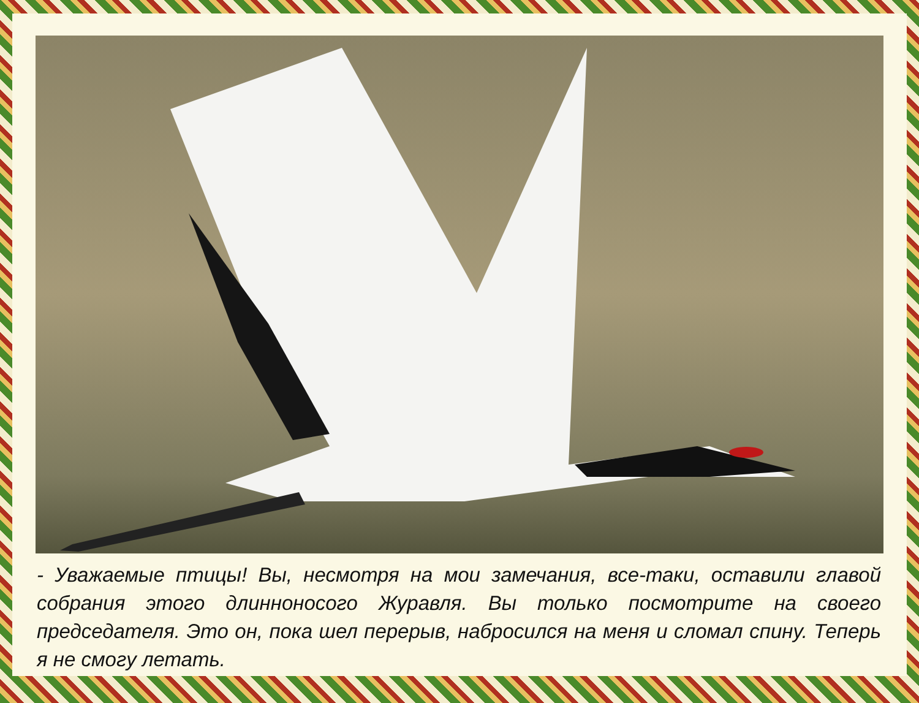- Уважаемые птицы! Вы, несмотря на мои замечания, все-таки, оставили главой собрания этого длинноносого Журавля. Вы только посмотрите на своего председателя. Это он, пока шел перерыв, набросился на меня и сломал спину. Теперь я не смогу летать.